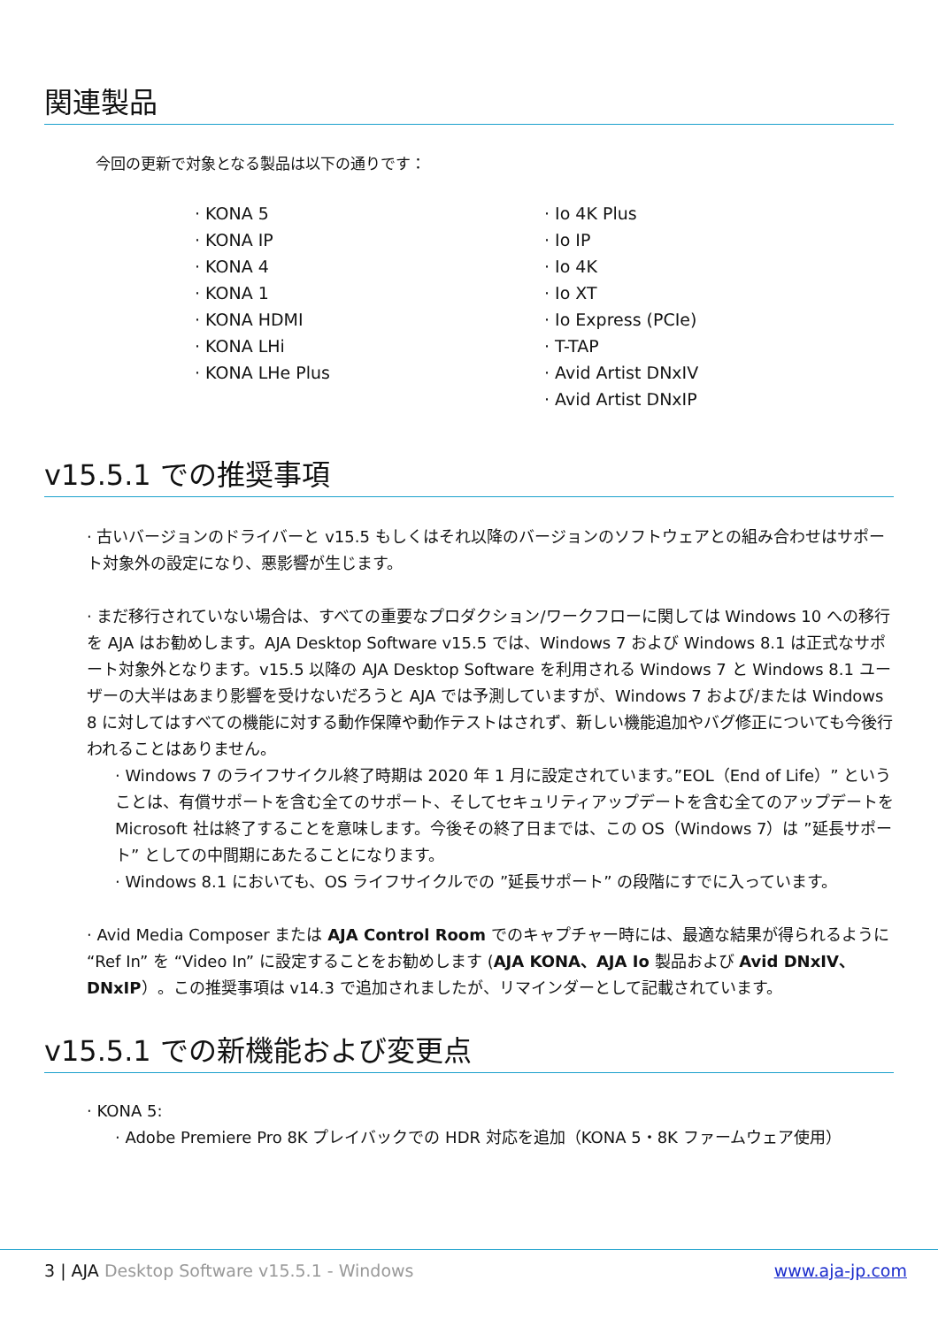関連製品
今回の更新で対象となる製品は以下の通りです：
· KONA 5
· KONA IP
· KONA 4
· KONA 1
· KONA HDMI
· KONA LHi
· KONA LHe Plus
· Io 4K Plus
· Io IP
· Io 4K
· Io XT
· Io Express (PCIe)
· T-TAP
· Avid Artist DNxIV
· Avid Artist DNxIP
v15.5.1 での推奨事項
· 古いバージョンのドライバーと v15.5 もしくはそれ以降のバージョンのソフトウェアとの組み合わせはサポート対象外の設定になり、悪影響が生じます。
· まだ移行されていない場合は、すべての重要なプロダクション/ワークフローに関しては Windows 10 への移行を AJA はお勧めします。AJA Desktop Software v15.5 では、Windows 7 および Windows 8.1 は正式なサポート対象外となります。v15.5 以降の AJA Desktop Software を利用される Windows 7 と Windows 8.1 ユーザーの大半はあまり影響を受けないだろうと AJA では予測していますが、Windows 7 および/または Windows 8 に対してはすべての機能に対する動作保障や動作テストはされず、新しい機能追加やバグ修正についても今後行われることはありません。
· Windows 7 のライフサイクル終了時期は 2020 年 1 月に設定されています。”EOL（End of Life）” ということは、有償サポートを含む全てのサポート、そしてセキュリティアップデートを含む全てのアップデートを Microsoft 社は終了することを意味します。今後その終了日までは、この OS（Windows 7）は ”延長サポート” としての中間期にあたることになります。
· Windows 8.1 においても、OS ライフサイクルでの ”延長サポート” の段階にすでに入っています。
· Avid Media Composer または AJA Control Room でのキャプチャー時には、最適な結果が得られるように “Ref In” を “Video In” に設定することをお勧めします (AJA KONA、AJA Io 製品および Avid DNxIV、DNxIP）。この推奨事項は v14.3 で追加されましたが、リマインダーとして記載されています。
v15.5.1 での新機能および変更点
· KONA 5:
· Adobe Premiere Pro 8K プレイバックでの HDR 対応を追加（KONA 5・8K ファームウェア使用）
3 | AJA Desktop Software v15.5.1 - Windows www.aja-jp.com